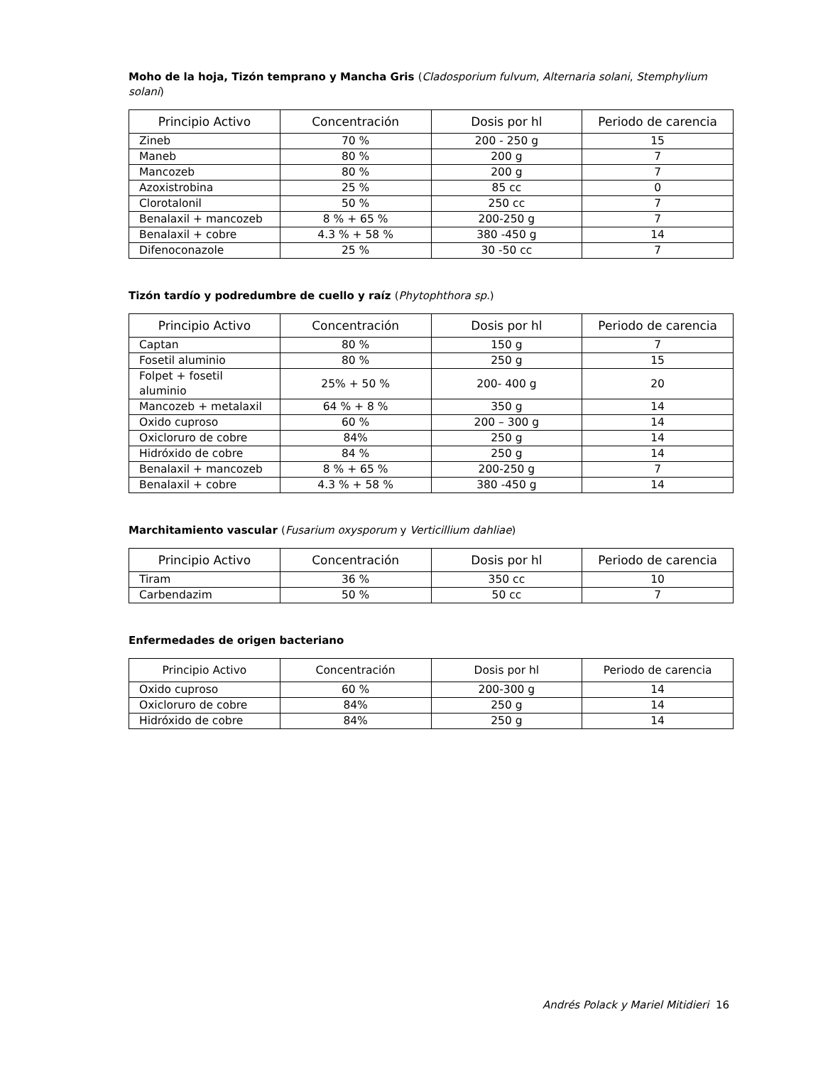Moho de la hoja, Tizón temprano y Mancha Gris (Cladosporium fulvum, Alternaria solani, Stemphylium solani)
| Principio Activo | Concentración | Dosis por hl | Periodo de carencia |
| --- | --- | --- | --- |
| Zineb | 70 % | 200 - 250 g | 15 |
| Maneb | 80 % | 200 g | 7 |
| Mancozeb | 80 % | 200 g | 7 |
| Azoxistrobina | 25 % | 85 cc | 0 |
| Clorotalonil | 50 % | 250 cc | 7 |
| Benalaxil + mancozeb | 8 % + 65 % | 200-250 g | 7 |
| Benalaxil + cobre | 4.3 % + 58 % | 380 -450 g | 14 |
| Difenoconazole | 25 % | 30 -50 cc | 7 |
Tizón tardío y podredumbre de cuello y raíz (Phytophthora sp.)
| Principio Activo | Concentración | Dosis por hl | Periodo de carencia |
| --- | --- | --- | --- |
| Captan | 80 % | 150 g | 7 |
| Fosetil aluminio | 80 % | 250 g | 15 |
| Folpet + fosetil aluminio | 25% + 50 % | 200- 400 g | 20 |
| Mancozeb + metalaxil | 64 % + 8 % | 350 g | 14 |
| Oxido cuproso | 60 % | 200 – 300 g | 14 |
| Oxicloruro de cobre | 84% | 250 g | 14 |
| Hidróxido de cobre | 84 % | 250 g | 14 |
| Benalaxil + mancozeb | 8 % + 65 % | 200-250 g | 7 |
| Benalaxil + cobre | 4.3 % + 58 % | 380 -450 g | 14 |
Marchitamiento vascular (Fusarium oxysporum y Verticillium dahliae)
| Principio Activo | Concentración | Dosis por hl | Periodo de carencia |
| --- | --- | --- | --- |
| Tiram | 36 % | 350 cc | 10 |
| Carbendazim | 50 % | 50 cc | 7 |
Enfermedades de origen bacteriano
| Principio Activo | Concentración | Dosis por hl | Periodo de carencia |
| --- | --- | --- | --- |
| Oxido cuproso | 60 % | 200-300 g | 14 |
| Oxicloruro de cobre | 84% | 250 g | 14 |
| Hidróxido de cobre | 84% | 250 g | 14 |
Andrés Polack y Mariel Mitidieri 16